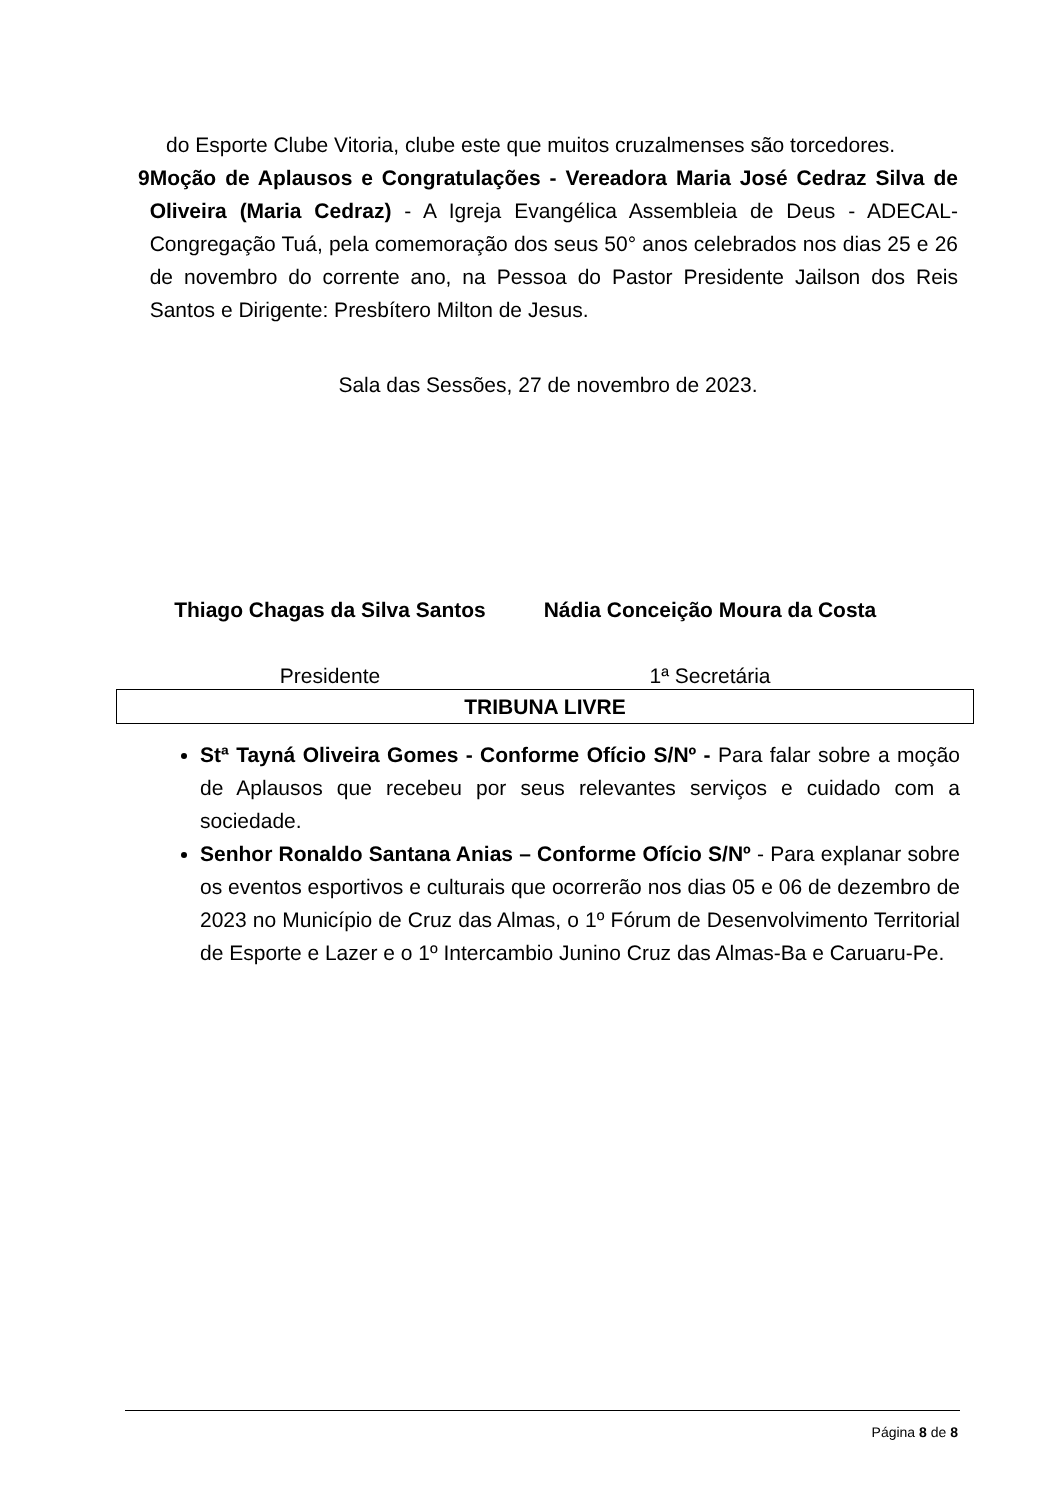do Esporte Clube Vitoria, clube este que muitos cruzalmenses são torcedores.
9 Moção de Aplausos e Congratulações - Vereadora Maria José Cedraz Silva de Oliveira (Maria Cedraz) - A Igreja Evangélica Assembleia de Deus - ADECAL- Congregação Tuá, pela comemoração dos seus 50° anos celebrados nos dias 25 e 26 de novembro do corrente ano, na Pessoa do Pastor Presidente Jailson dos Reis Santos e Dirigente: Presbítero Milton de Jesus.
Sala das Sessões, 27 de novembro de 2023.
Thiago Chagas da Silva Santos
Presidente
Nádia Conceição Moura da Costa
1ª Secretária
TRIBUNA LIVRE
Stª Tayná Oliveira Gomes - Conforme Ofício S/Nº - Para falar sobre a moção de Aplausos que recebeu por seus relevantes serviços e cuidado com a sociedade.
Senhor Ronaldo Santana Anias – Conforme Ofício S/Nº - Para explanar sobre os eventos esportivos e culturais que ocorrerão nos dias 05 e 06 de dezembro de 2023 no Município de Cruz das Almas, o 1º Fórum de Desenvolvimento Territorial de Esporte e Lazer e o 1º Intercambio Junino Cruz das Almas-Ba e Caruaru-Pe.
Página 8 de 8